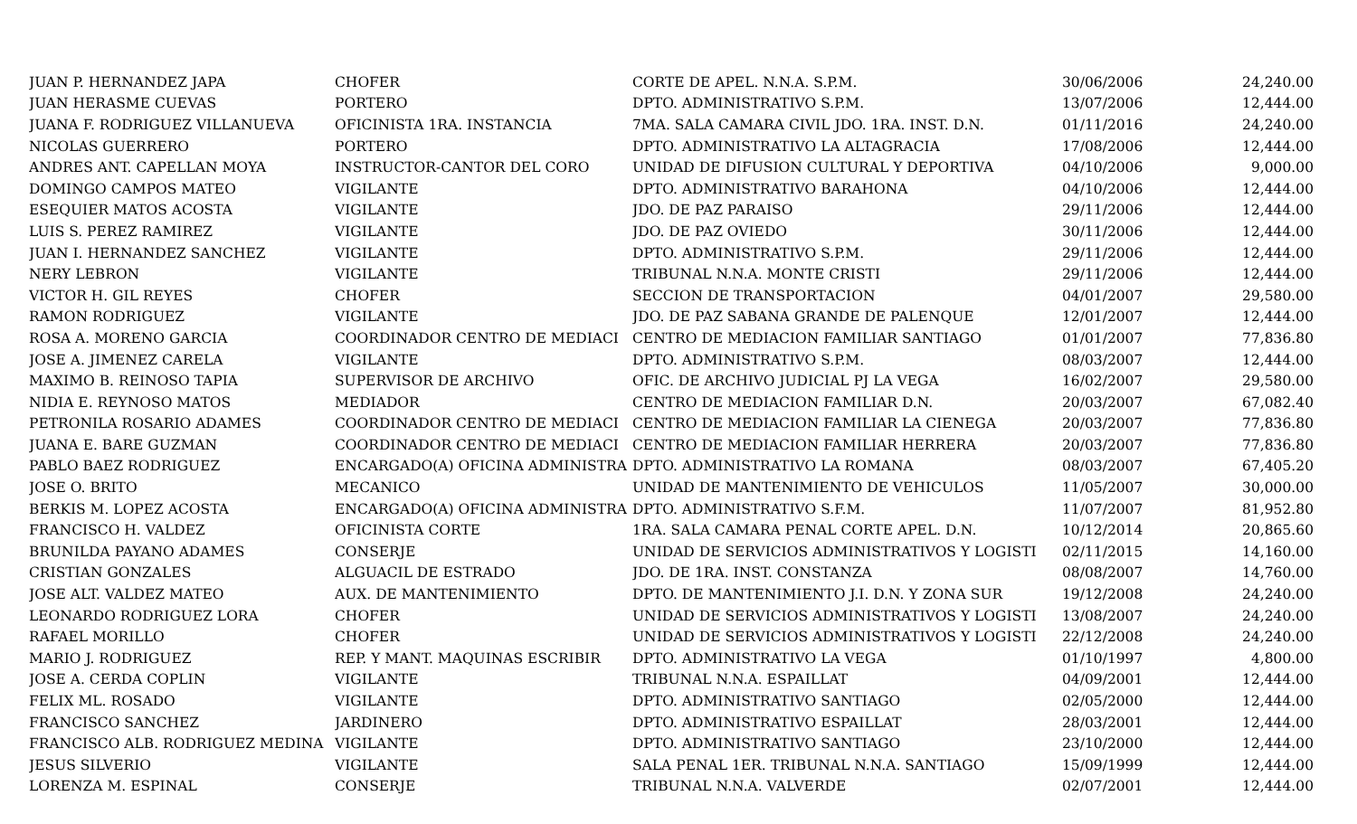| JUAN P. HERNANDEZ JAPA | CHOFER | CORTE DE APEL. N.N.A. S.P.M. | 30/06/2006 | 24,240.00 |
| JUAN HERASME CUEVAS | PORTERO | DPTO. ADMINISTRATIVO S.P.M. | 13/07/2006 | 12,444.00 |
| JUANA F. RODRIGUEZ VILLANUEVA | OFICINISTA 1RA. INSTANCIA | 7MA. SALA CAMARA CIVIL JDO. 1RA. INST. D.N. | 01/11/2016 | 24,240.00 |
| NICOLAS GUERRERO | PORTERO | DPTO. ADMINISTRATIVO LA ALTAGRACIA | 17/08/2006 | 12,444.00 |
| ANDRES ANT. CAPELLAN MOYA | INSTRUCTOR-CANTOR DEL CORO | UNIDAD DE DIFUSION CULTURAL Y DEPORTIVA | 04/10/2006 | 9,000.00 |
| DOMINGO CAMPOS MATEO | VIGILANTE | DPTO. ADMINISTRATIVO BARAHONA | 04/10/2006 | 12,444.00 |
| ESEQUIER MATOS ACOSTA | VIGILANTE | JDO. DE PAZ PARAISO | 29/11/2006 | 12,444.00 |
| LUIS S. PEREZ RAMIREZ | VIGILANTE | JDO. DE PAZ OVIEDO | 30/11/2006 | 12,444.00 |
| JUAN I. HERNANDEZ SANCHEZ | VIGILANTE | DPTO. ADMINISTRATIVO S.P.M. | 29/11/2006 | 12,444.00 |
| NERY LEBRON | VIGILANTE | TRIBUNAL N.N.A. MONTE CRISTI | 29/11/2006 | 12,444.00 |
| VICTOR H. GIL REYES | CHOFER | SECCION DE TRANSPORTACION | 04/01/2007 | 29,580.00 |
| RAMON RODRIGUEZ | VIGILANTE | JDO. DE PAZ SABANA GRANDE DE PALENQUE | 12/01/2007 | 12,444.00 |
| ROSA A. MORENO GARCIA | COORDINADOR CENTRO DE MEDIACI | CENTRO DE MEDIACION FAMILIAR SANTIAGO | 01/01/2007 | 77,836.80 |
| JOSE A. JIMENEZ CARELA | VIGILANTE | DPTO. ADMINISTRATIVO S.P.M. | 08/03/2007 | 12,444.00 |
| MAXIMO B. REINOSO TAPIA | SUPERVISOR DE ARCHIVO | OFIC. DE ARCHIVO JUDICIAL PJ LA VEGA | 16/02/2007 | 29,580.00 |
| NIDIA E. REYNOSO MATOS | MEDIADOR | CENTRO DE MEDIACION FAMILIAR D.N. | 20/03/2007 | 67,082.40 |
| PETRONILA ROSARIO ADAMES | COORDINADOR CENTRO DE MEDIACI | CENTRO DE MEDIACION FAMILIAR LA CIENEGA | 20/03/2007 | 77,836.80 |
| JUANA E. BARE GUZMAN | COORDINADOR CENTRO DE MEDIACI | CENTRO DE MEDIACION FAMILIAR HERRERA | 20/03/2007 | 77,836.80 |
| PABLO BAEZ RODRIGUEZ | ENCARGADO(A) OFICINA ADMINISTRA | DPTO. ADMINISTRATIVO LA ROMANA | 08/03/2007 | 67,405.20 |
| JOSE O. BRITO | MECANICO | UNIDAD DE MANTENIMIENTO DE VEHICULOS | 11/05/2007 | 30,000.00 |
| BERKIS M. LOPEZ ACOSTA | ENCARGADO(A) OFICINA ADMINISTRA | DPTO. ADMINISTRATIVO S.F.M. | 11/07/2007 | 81,952.80 |
| FRANCISCO H. VALDEZ | OFICINISTA CORTE | 1RA. SALA CAMARA PENAL CORTE APEL. D.N. | 10/12/2014 | 20,865.60 |
| BRUNILDA PAYANO ADAMES | CONSERJE | UNIDAD DE SERVICIOS ADMINISTRATIVOS Y LOGISTI | 02/11/2015 | 14,160.00 |
| CRISTIAN GONZALES | ALGUACIL DE ESTRADO | JDO. DE 1RA. INST. CONSTANZA | 08/08/2007 | 14,760.00 |
| JOSE ALT. VALDEZ MATEO | AUX. DE MANTENIMIENTO | DPTO. DE MANTENIMIENTO J.I. D.N. Y ZONA SUR | 19/12/2008 | 24,240.00 |
| LEONARDO RODRIGUEZ LORA | CHOFER | UNIDAD DE SERVICIOS ADMINISTRATIVOS Y LOGISTI | 13/08/2007 | 24,240.00 |
| RAFAEL MORILLO | CHOFER | UNIDAD DE SERVICIOS ADMINISTRATIVOS Y LOGISTI | 22/12/2008 | 24,240.00 |
| MARIO J. RODRIGUEZ | REP. Y MANT. MAQUINAS ESCRIBIR | DPTO. ADMINISTRATIVO LA VEGA | 01/10/1997 | 4,800.00 |
| JOSE A. CERDA COPLIN | VIGILANTE | TRIBUNAL N.N.A. ESPAILLAT | 04/09/2001 | 12,444.00 |
| FELIX ML. ROSADO | VIGILANTE | DPTO. ADMINISTRATIVO SANTIAGO | 02/05/2000 | 12,444.00 |
| FRANCISCO SANCHEZ | JARDINERO | DPTO. ADMINISTRATIVO ESPAILLAT | 28/03/2001 | 12,444.00 |
| FRANCISCO ALB. RODRIGUEZ MEDINA | VIGILANTE | DPTO. ADMINISTRATIVO SANTIAGO | 23/10/2000 | 12,444.00 |
| JESUS SILVERIO | VIGILANTE | SALA PENAL 1ER. TRIBUNAL N.N.A. SANTIAGO | 15/09/1999 | 12,444.00 |
| LORENZA M. ESPINAL | CONSERJE | TRIBUNAL N.N.A. VALVERDE | 02/07/2001 | 12,444.00 |